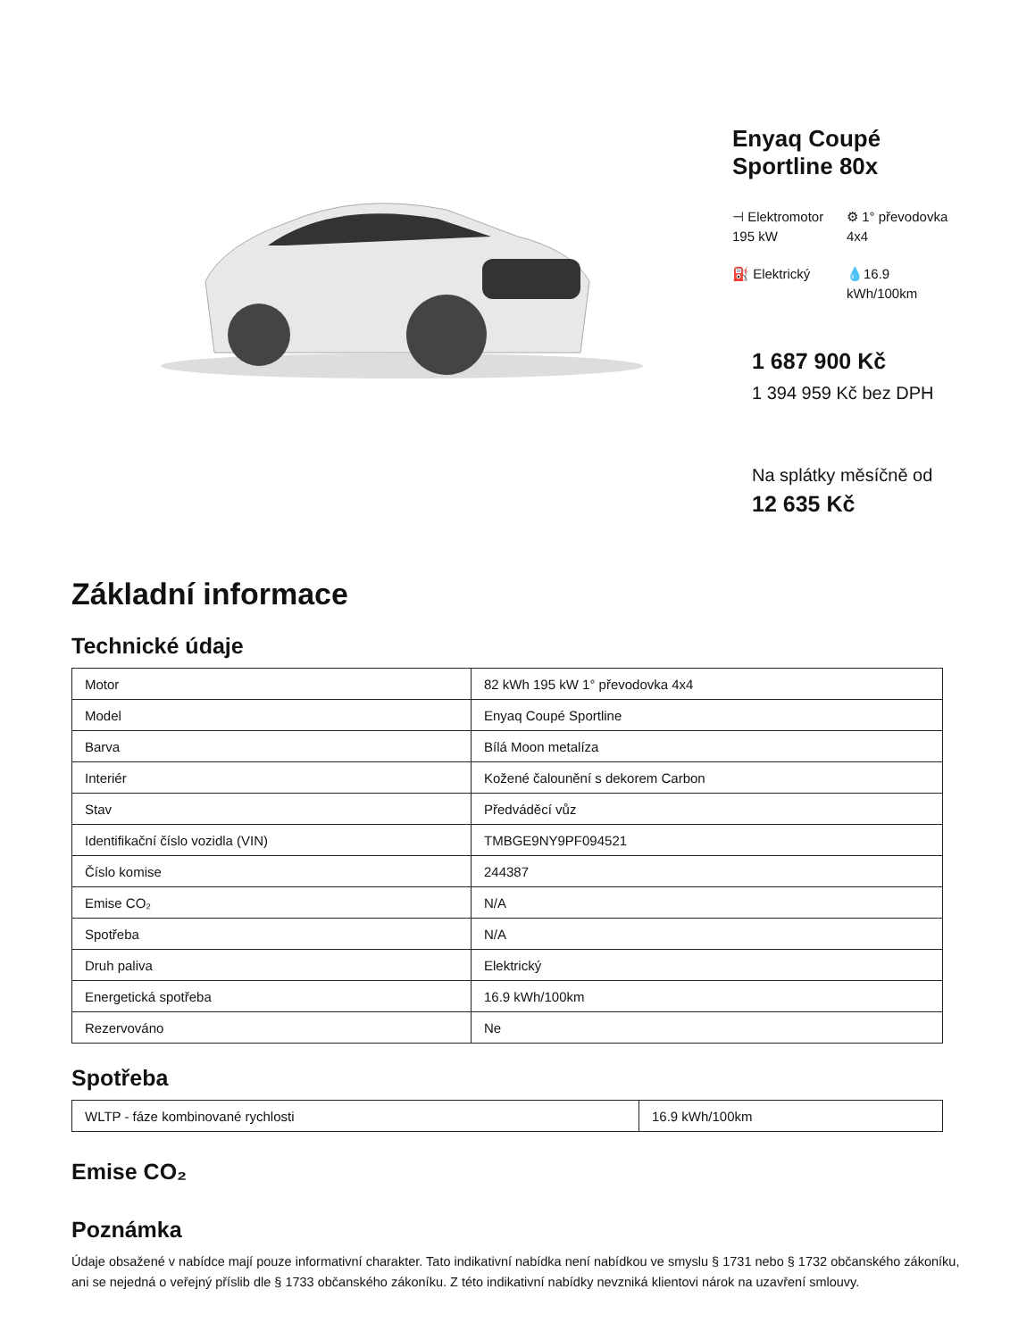Enyaq Coupé Sportline 80x
⊣ Elektromotor 195 kW
⚙ 1° převodovka 4x4
⛽ Elektrický
💧16.9 kWh/100km
1 687 900 Kč
1 394 959 Kč bez DPH
Na splátky měsíčně od
12 635 Kč
Základní informace
Technické údaje
| Motor | 82 kWh 195 kW 1° převodovka 4x4 |
| Model | Enyaq Coupé Sportline |
| Barva | Bílá Moon metalíza |
| Interiér | Kožené čalounění s dekorem Carbon |
| Stav | Předváděcí vůz |
| Identifikační číslo vozidla (VIN) | TMBGE9NY9PF094521 |
| Číslo komise | 244387 |
| Emise CO₂ | N/A |
| Spotřeba | N/A |
| Druh paliva | Elektrický |
| Energetická spotřeba | 16.9 kWh/100km |
| Rezervováno | Ne |
Spotřeba
| WLTP - fáze kombinované rychlosti | 16.9 kWh/100km |
Emise CO₂
Poznámka
Údaje obsažené v nabídce mají pouze informativní charakter. Tato indikativní nabídka není nabídkou ve smyslu § 1731 nebo § 1732 občanského zákoníku, ani se nejedná o veřejný příslib dle § 1733 občanského zákoníku. Z této indikativní nabídky nevzniká klientovi nárok na uzavření smlouvy.